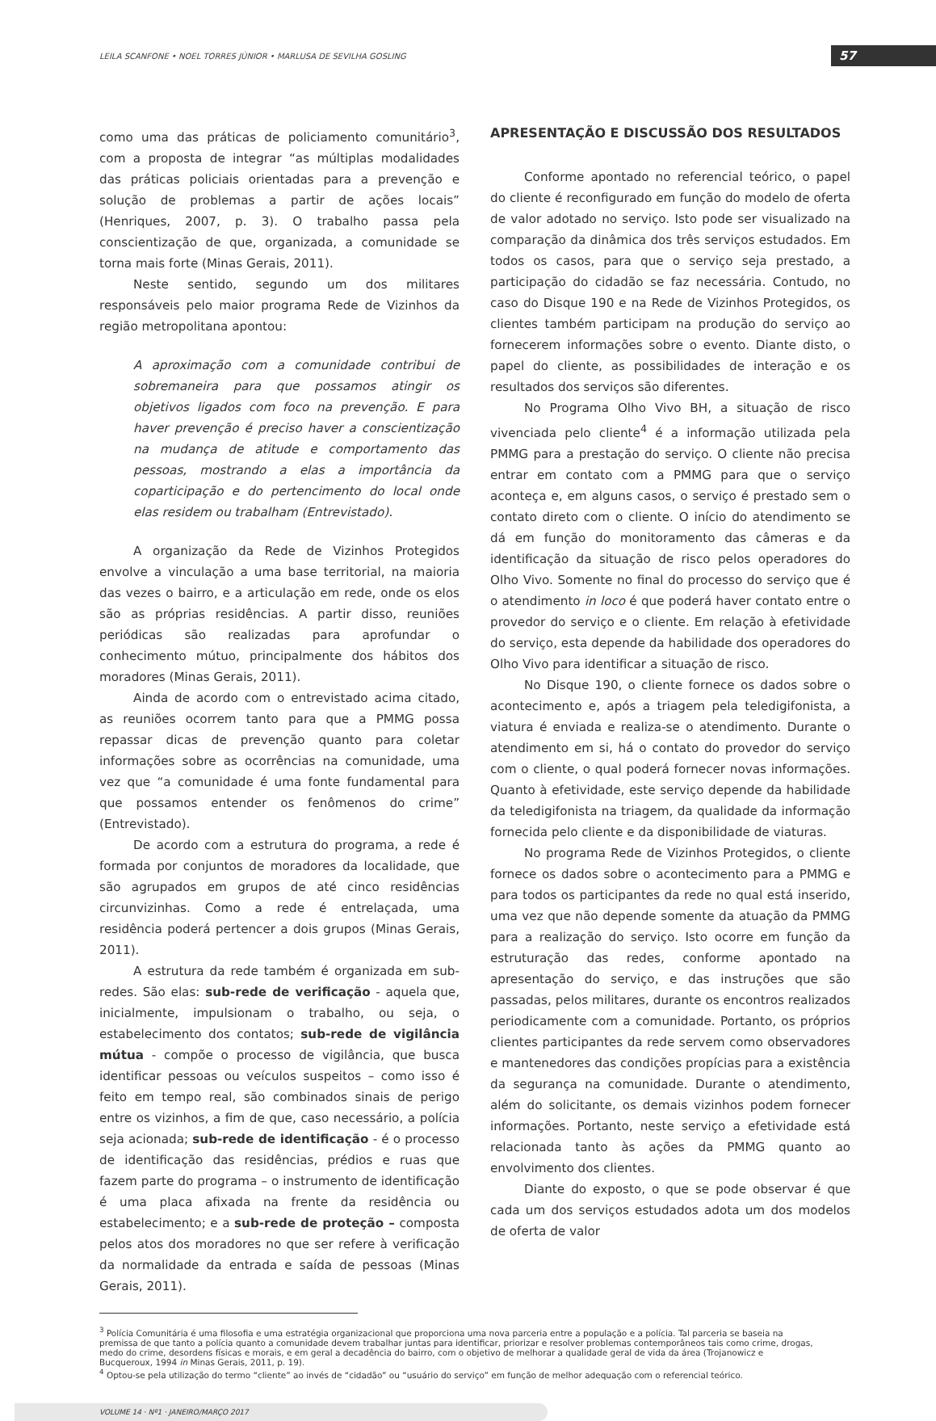LEILA SCANFONE • NOEL TORRES JÚNIOR • MARLUSA DE SEVILHA GOSLING 57
como uma das práticas de policiamento comunitário<sup>3</sup>, com a proposta de integrar “as múltiplas modalidades das práticas policiais orientadas para a prevenção e solução de problemas a partir de ações locais” (Henriques, 2007, p. 3). O trabalho passa pela conscientização de que, organizada, a comunidade se torna mais forte (Minas Gerais, 2011).
Neste sentido, segundo um dos militares responsáveis pelo maior programa Rede de Vizinhos da região metropolitana apontou:
A aproximação com a comunidade contribui de sobremaneira para que possamos atingir os objetivos ligados com foco na prevenção. E para haver prevenção é preciso haver a conscientização na mudança de atitude e comportamento das pessoas, mostrando a elas a importância da coparticipação e do pertencimento do local onde elas residem ou trabalham (Entrevistado).
A organização da Rede de Vizinhos Protegidos envolve a vinculação a uma base territorial, na maioria das vezes o bairro, e a articulação em rede, onde os elos são as próprias residências. A partir disso, reuniões periódicas são realizadas para aprofundar o conhecimento mútuo, principalmente dos hábitos dos moradores (Minas Gerais, 2011).
Ainda de acordo com o entrevistado acima citado, as reuniões ocorrem tanto para que a PMMG possa repassar dicas de prevenção quanto para coletar informações sobre as ocorrências na comunidade, uma vez que “a comunidade é uma fonte fundamental para que possamos entender os fenômenos do crime” (Entrevistado).
De acordo com a estrutura do programa, a rede é formada por conjuntos de moradores da localidade, que são agrupados em grupos de até cinco residências circunvizinhas. Como a rede é entrelaçada, uma residência poderá pertencer a dois grupos (Minas Gerais, 2011).
A estrutura da rede também é organizada em sub-redes. São elas: sub-rede de verificação - aquela que, inicialmente, impulsionam o trabalho, ou seja, o estabelecimento dos contatos; sub-rede de vigilância mútua - compõe o processo de vigilância, que busca identificar pessoas ou veículos suspeitos – como isso é feito em tempo real, são combinados sinais de perigo entre os vizinhos, a fim de que, caso necessário, a polícia seja acionada; sub-rede de identificação - é o processo de identificação das residências, prédios e ruas que fazem parte do programa – o instrumento de identificação é uma placa afixada na frente da residência ou estabelecimento; e a sub-rede de proteção – composta pelos atos dos moradores no que ser refere à verificação da normalidade da entrada e saída de pessoas (Minas Gerais, 2011).
APRESENTAÇÃO E DISCUSSÃO DOS RESULTADOS
Conforme apontado no referencial teórico, o papel do cliente é reconfigurado em função do modelo de oferta de valor adotado no serviço. Isto pode ser visualizado na comparação da dinâmica dos três serviços estudados. Em todos os casos, para que o serviço seja prestado, a participação do cidadão se faz necessária. Contudo, no caso do Disque 190 e na Rede de Vizinhos Protegidos, os clientes também participam na produção do serviço ao fornecerem informações sobre o evento. Diante disto, o papel do cliente, as possibilidades de interação e os resultados dos serviços são diferentes.
No Programa Olho Vivo BH, a situação de risco vivenciada pelo cliente<sup>4</sup> é a informação utilizada pela PMMG para a prestação do serviço. O cliente não precisa entrar em contato com a PMMG para que o serviço aconteça e, em alguns casos, o serviço é prestado sem o contato direto com o cliente. O início do atendimento se dá em função do monitoramento das câmeras e da identificação da situação de risco pelos operadores do Olho Vivo. Somente no final do processo do serviço que é o atendimento in loco é que poderá haver contato entre o provedor do serviço e o cliente. Em relação à efetividade do serviço, esta depende da habilidade dos operadores do Olho Vivo para identificar a situação de risco.
No Disque 190, o cliente fornece os dados sobre o acontecimento e, após a triagem pela teledigifonista, a viatura é enviada e realiza-se o atendimento. Durante o atendimento em si, há o contato do provedor do serviço com o cliente, o qual poderá fornecer novas informações. Quanto à efetividade, este serviço depende da habilidade da teledigifonista na triagem, da qualidade da informação fornecida pelo cliente e da disponibilidade de viaturas.
No programa Rede de Vizinhos Protegidos, o cliente fornece os dados sobre o acontecimento para a PMMG e para todos os participantes da rede no qual está inserido, uma vez que não depende somente da atuação da PMMG para a realização do serviço. Isto ocorre em função da estruturação das redes, conforme apontado na apresentação do serviço, e das instruções que são passadas, pelos militares, durante os encontros realizados periodicamente com a comunidade. Portanto, os próprios clientes participantes da rede servem como observadores e mantenedores das condições propícias para a existência da segurança na comunidade. Durante o atendimento, além do solicitante, os demais vizinhos podem fornecer informações. Portanto, neste serviço a efetividade está relacionada tanto às ações da PMMG quanto ao envolvimento dos clientes.
Diante do exposto, o que se pode observar é que cada um dos serviços estudados adota um dos modelos de oferta de valor
<sup>3</sup> Polícia Comunitária é uma filosofia e uma estratégia organizacional que proporciona uma nova parceria entre a população e a polícia. Tal parceria se baseia na premissa de que tanto a polícia quanto a comunidade devem trabalhar juntas para identificar, priorizar e resolver problemas contemporâneos tais como crime, drogas, medo do crime, desordens físicas e morais, e em geral a decadência do bairro, com o objetivo de melhorar a qualidade geral de vida da área (Trojanowicz e Bucqueroux, 1994 in Minas Gerais, 2011, p. 19).
<sup>4</sup> Optou-se pela utilização do termo “cliente” ao invés de “cidadão” ou “usuário do serviço” em função de melhor adequação com o referencial teórico.
VOLUME 14 · Nº1 · JANEIRO/MARÇO 2017